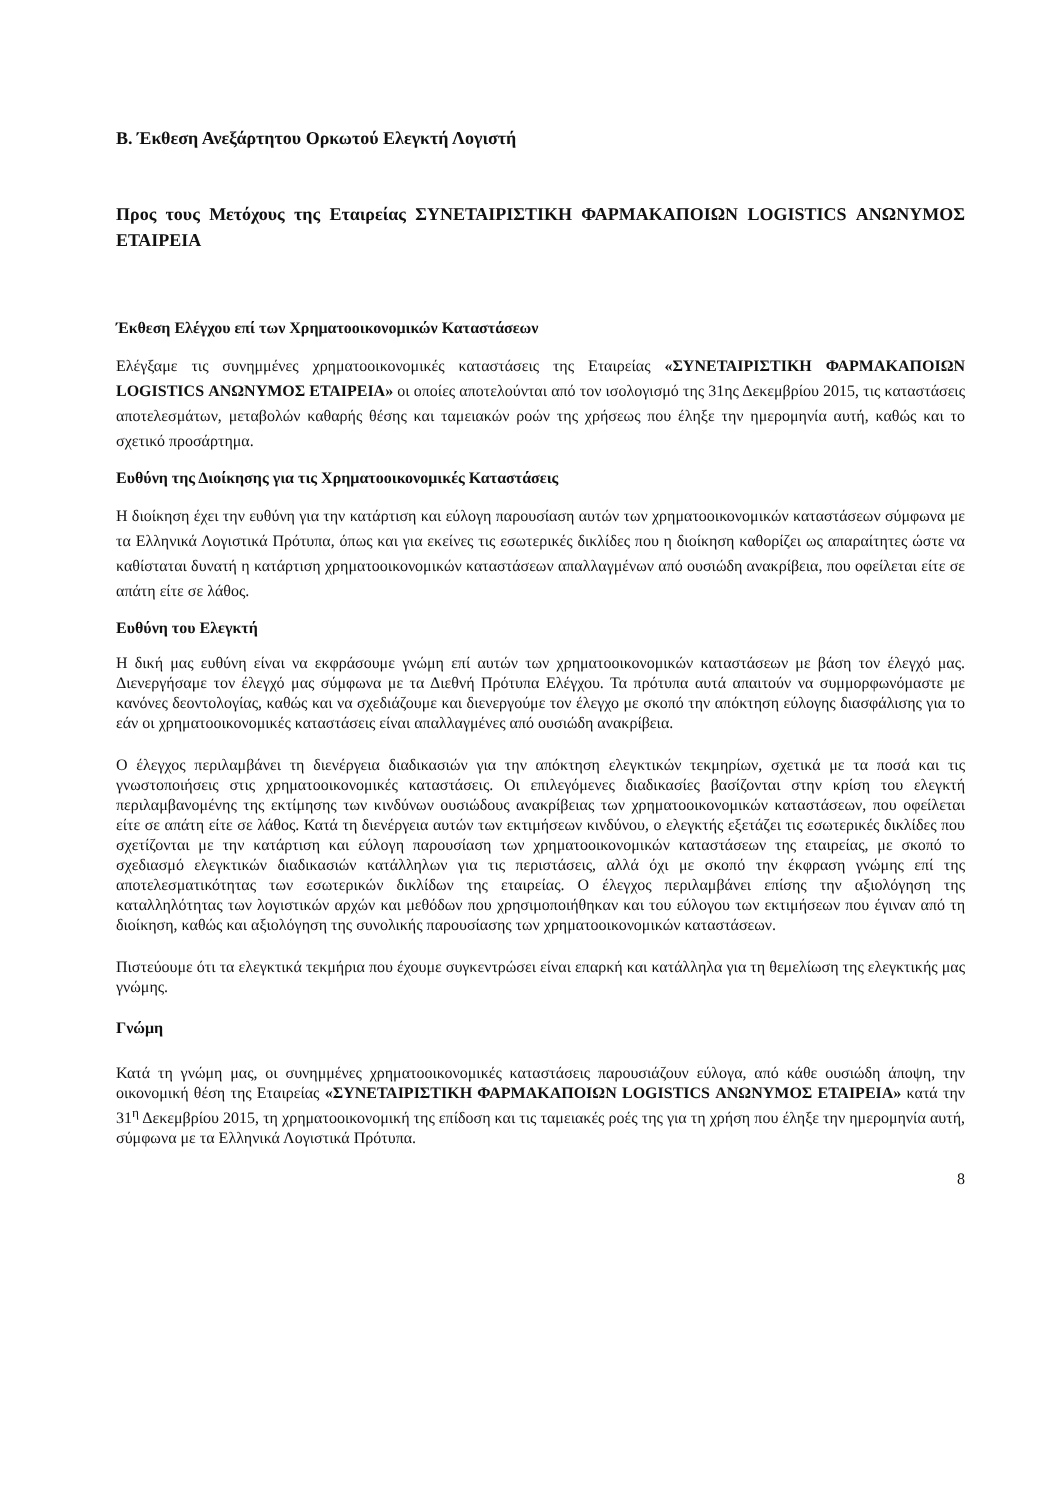Β. Έκθεση Ανεξάρτητου Ορκωτού Ελεγκτή Λογιστή
Προς τους Μετόχους της Εταιρείας ΣΥΝΕΤΑΙΡΙΣΤΙΚΗ ΦΑΡΜΑΚΑΠΟΙΩΝ LOGISTICS ΑΝΩΝΥΜΟΣ ΕΤΑΙΡΕΙΑ
Έκθεση Ελέγχου επί των Χρηματοοικονομικών Καταστάσεων
Ελέγξαμε τις συνημμένες χρηματοοικονομικές καταστάσεις της Εταιρείας «ΣΥΝΕΤΑΙΡΙΣΤΙΚΗ ΦΑΡΜΑΚΑΠΟΙΩΝ LOGISTICS ΑΝΩΝΥΜΟΣ ΕΤΑΙΡΕΙΑ» οι οποίες αποτελούνται από τον ισολογισμό της 31ης Δεκεμβρίου 2015, τις καταστάσεις αποτελεσμάτων, μεταβολών καθαρής θέσης και ταμειακών ροών της χρήσεως που έληξε την ημερομηνία αυτή, καθώς και το σχετικό προσάρτημα.
Ευθύνη της Διοίκησης για τις Χρηματοοικονομικές Καταστάσεις
Η διοίκηση έχει την ευθύνη για την κατάρτιση και εύλογη παρουσίαση αυτών των χρηματοοικονομικών καταστάσεων σύμφωνα με τα Ελληνικά Λογιστικά Πρότυπα, όπως και για εκείνες τις εσωτερικές δικλίδες που η διοίκηση καθορίζει ως απαραίτητες ώστε να καθίσταται δυνατή η κατάρτιση χρηματοοικονομικών καταστάσεων απαλλαγμένων από ουσιώδη ανακρίβεια, που οφείλεται είτε σε απάτη είτε σε λάθος.
Ευθύνη του Ελεγκτή
Η δική μας ευθύνη είναι να εκφράσουμε γνώμη επί αυτών των χρηματοοικονομικών καταστάσεων με βάση τον έλεγχό μας. Διενεργήσαμε τον έλεγχό μας σύμφωνα με τα Διεθνή Πρότυπα Ελέγχου. Τα πρότυπα αυτά απαιτούν να συμμορφωνόμαστε με κανόνες δεοντολογίας, καθώς και να σχεδιάζουμε και διενεργούμε τον έλεγχο με σκοπό την απόκτηση εύλογης διασφάλισης για το εάν οι χρηματοοικονομικές καταστάσεις είναι απαλλαγμένες από ουσιώδη ανακρίβεια.
Ο έλεγχος περιλαμβάνει τη διενέργεια διαδικασιών για την απόκτηση ελεγκτικών τεκμηρίων, σχετικά με τα ποσά και τις γνωστοποιήσεις στις χρηματοοικονομικές καταστάσεις. Οι επιλεγόμενες διαδικασίες βασίζονται στην κρίση του ελεγκτή περιλαμβανομένης της εκτίμησης των κινδύνων ουσιώδους ανακρίβειας των χρηματοοικονομικών καταστάσεων, που οφείλεται είτε σε απάτη είτε σε λάθος. Κατά τη διενέργεια αυτών των εκτιμήσεων κινδύνου, ο ελεγκτής εξετάζει τις εσωτερικές δικλίδες που σχετίζονται με την κατάρτιση και εύλογη παρουσίαση των χρηματοοικονομικών καταστάσεων της εταιρείας, με σκοπό το σχεδιασμό ελεγκτικών διαδικασιών κατάλληλων για τις περιστάσεις, αλλά όχι με σκοπό την έκφραση γνώμης επί της αποτελεσματικότητας των εσωτερικών δικλίδων της εταιρείας. Ο έλεγχος περιλαμβάνει επίσης την αξιολόγηση της καταλληλότητας των λογιστικών αρχών και μεθόδων που χρησιμοποιήθηκαν και του εύλογου των εκτιμήσεων που έγιναν από τη διοίκηση, καθώς και αξιολόγηση της συνολικής παρουσίασης των χρηματοοικονομικών καταστάσεων.
Πιστεύουμε ότι τα ελεγκτικά τεκμήρια που έχουμε συγκεντρώσει είναι επαρκή και κατάλληλα για τη θεμελίωση της ελεγκτικής μας γνώμης.
Γνώμη
Κατά τη γνώμη μας, οι συνημμένες χρηματοοικονομικές καταστάσεις παρουσιάζουν εύλογα, από κάθε ουσιώδη άποψη, την οικονομική θέση της Εταιρείας «ΣΥΝΕΤΑΙΡΙΣΤΙΚΗ ΦΑΡΜΑΚΑΠΟΙΩΝ LOGISTICS ΑΝΩΝΥΜΟΣ ΕΤΑΙΡΕΙΑ» κατά την 31<sup>η</sup> Δεκεμβρίου 2015, τη χρηματοοικονομική της επίδοση και τις ταμειακές ροές της για τη χρήση που έληξε την ημερομηνία αυτή, σύμφωνα με τα Ελληνικά Λογιστικά Πρότυπα.
8